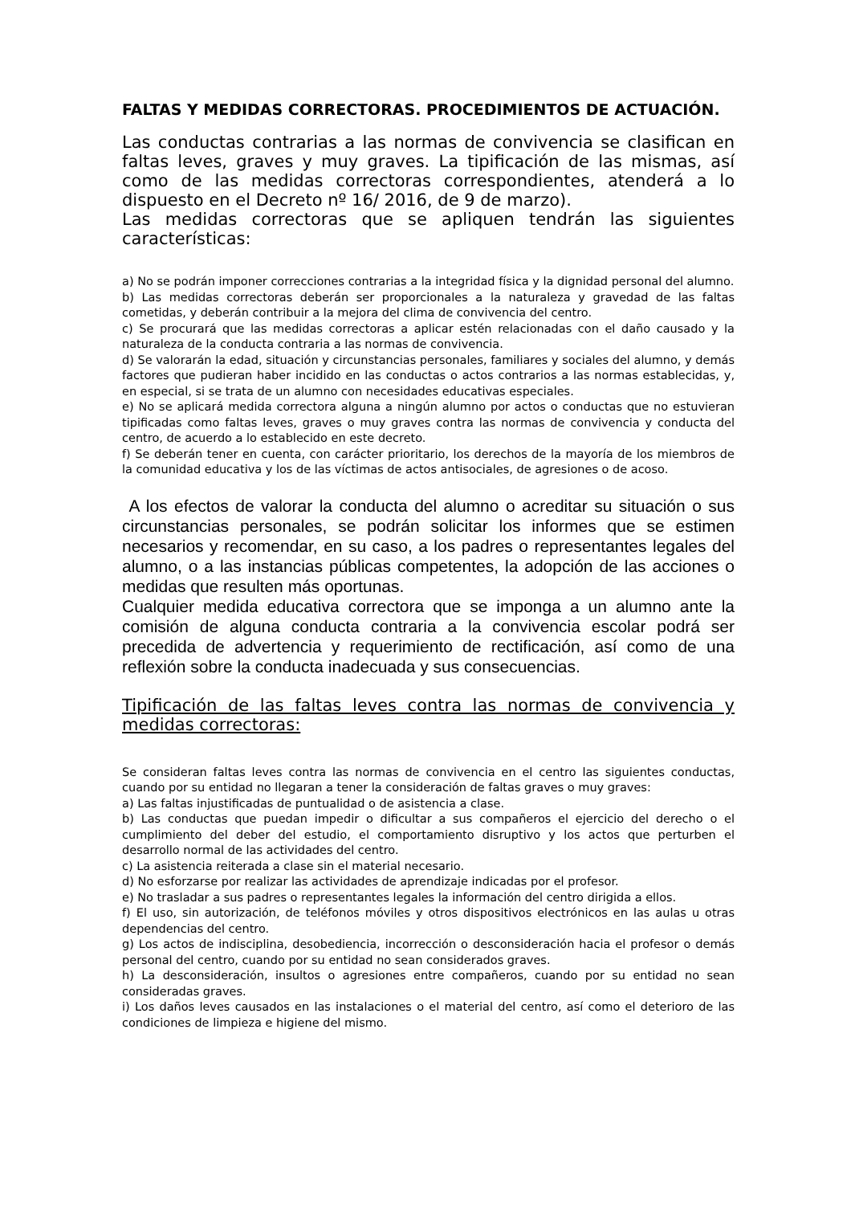FALTAS Y MEDIDAS CORRECTORAS. PROCEDIMIENTOS DE ACTUACIÓN.
Las conductas contrarias a las normas de convivencia se clasifican en faltas leves, graves y muy graves. La tipificación de las mismas, así como de las medidas correctoras correspondientes, atenderá a lo dispuesto en el Decreto nº 16/ 2016, de 9 de marzo).
Las medidas correctoras que se apliquen tendrán las siguientes características:
a) No se podrán imponer correcciones contrarias a la integridad física y la dignidad personal del alumno.
b) Las medidas correctoras deberán ser proporcionales a la naturaleza y gravedad de las faltas cometidas, y deberán contribuir a la mejora del clima de convivencia del centro.
c) Se procurará que las medidas correctoras a aplicar estén relacionadas con el daño causado y la naturaleza de la conducta contraria a las normas de convivencia.
d) Se valorarán la edad, situación y circunstancias personales, familiares y sociales del alumno, y demás factores que pudieran haber incidido en las conductas o actos contrarios a las normas establecidas, y, en especial, si se trata de un alumno con necesidades educativas especiales.
e) No se aplicará medida correctora alguna a ningún alumno por actos o conductas que no estuvieran tipificadas como faltas leves, graves o muy graves contra las normas de convivencia y conducta del centro, de acuerdo a lo establecido en este decreto.
f) Se deberán tener en cuenta, con carácter prioritario, los derechos de la mayoría de los miembros de la comunidad educativa y los de las víctimas de actos antisociales, de agresiones o de acoso.
A los efectos de valorar la conducta del alumno o acreditar su situación o sus circunstancias personales, se podrán solicitar los informes que se estimen necesarios y recomendar, en su caso, a los padres o representantes legales del alumno, o a las instancias públicas competentes, la adopción de las acciones o medidas que resulten más oportunas.
Cualquier medida educativa correctora que se imponga a un alumno ante la comisión de alguna conducta contraria a la convivencia escolar podrá ser precedida de advertencia y requerimiento de rectificación, así como de una reflexión sobre la conducta inadecuada y sus consecuencias.
Tipificación de las faltas leves contra las normas de convivencia y medidas correctoras:
Se consideran faltas leves contra las normas de convivencia en el centro las siguientes conductas, cuando por su entidad no llegaran a tener la consideración de faltas graves o muy graves:
a) Las faltas injustificadas de puntualidad o de asistencia a clase.
b) Las conductas que puedan impedir o dificultar a sus compañeros el ejercicio del derecho o el cumplimiento del deber del estudio, el comportamiento disruptivo y los actos que perturben el desarrollo normal de las actividades del centro.
c) La asistencia reiterada a clase sin el material necesario.
d) No esforzarse por realizar las actividades de aprendizaje indicadas por el profesor.
e) No trasladar a sus padres o representantes legales la información del centro dirigida a ellos.
f) El uso, sin autorización, de teléfonos móviles y otros dispositivos electrónicos en las aulas u otras dependencias del centro.
g) Los actos de indisciplina, desobediencia, incorrección o desconsideración hacia el profesor o demás personal del centro, cuando por su entidad no sean considerados graves.
h) La desconsideración, insultos o agresiones entre compañeros, cuando por su entidad no sean consideradas graves.
i) Los daños leves causados en las instalaciones o el material del centro, así como el deterioro de las condiciones de limpieza e higiene del mismo.